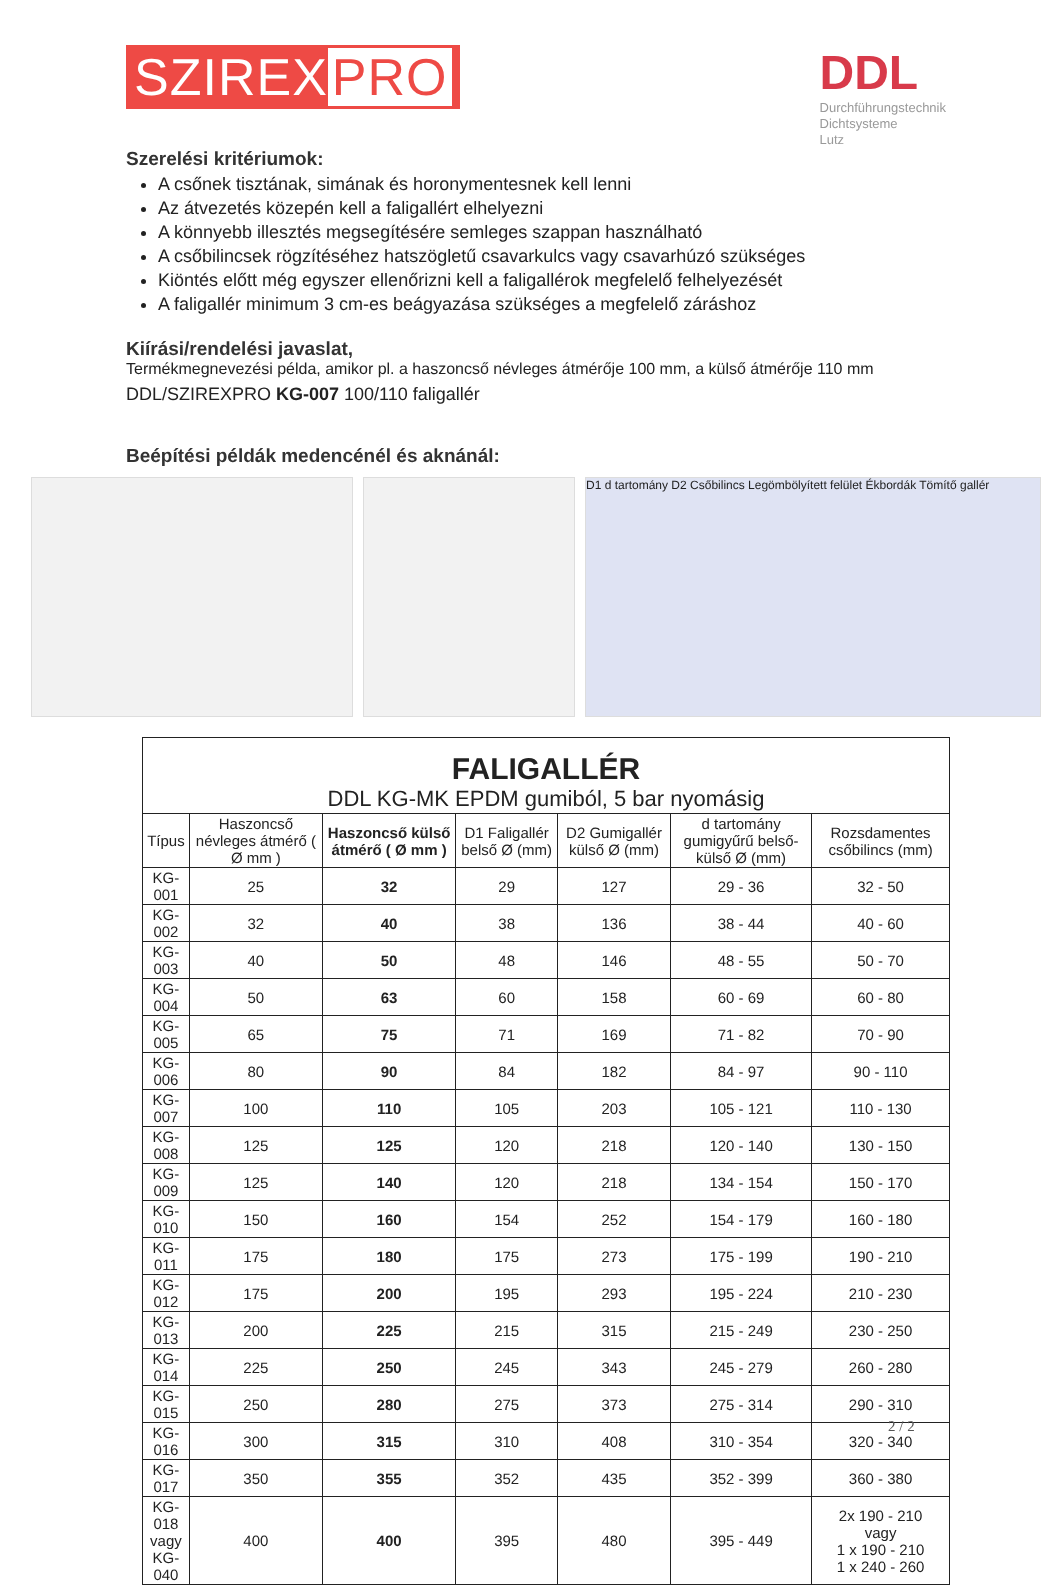SZIREX PRO DDL
Durchführungstechnik
Dichtsysteme
Lutz
Szerelési kritériumok:
A csőnek tisztának, simának és horonymentesnek kell lenni
Az átvezetés közepén kell a faligallért elhelyezni
A könnyebb illesztés megsegítésére semleges szappan használható
A csőbilincsek rögzítéséhez hatszögletű csavarkulcs vagy csavarhúzó szükséges
Kiöntés előtt még egyszer ellenőrizni kell a faligallérok megfelelő felhelyezését
A faligallér minimum 3 cm-es beágyazása szükséges a megfelelő záráshoz
Kiírási/rendelési javaslat,
Termékmegnevezési példa, amikor pl. a haszoncső névleges átmérője 100 mm, a külső átmérője 110 mm
DDL/SZIREXPRO KG-007 100/110 faligallér
Beépítési példák medencénél és aknánál:
D1 d tartomány D2 Csőbilincs Legömbölyített felület Ékbordák Tömítő gallér
| FALIGALLÉR DDL KG-MK EPDM gumiból, 5 bar nyomásig | | | | | | |
| Típus | Haszoncső névleges átmérő ( Ø mm ) | Haszoncső külső átmérő ( Ø mm ) | D1 Faligallér belső Ø (mm) | D2 Gumigallér külső Ø (mm) | d tartomány gumigyűrű belső-külső Ø (mm) | Rozsdamentes csőbilincs (mm) |
| KG-001 | 25 | 32 | 29 | 127 | 29 - 36 | 32 - 50 |
| KG-002 | 32 | 40 | 38 | 136 | 38 - 44 | 40 - 60 |
| KG-003 | 40 | 50 | 48 | 146 | 48 - 55 | 50 - 70 |
| KG-004 | 50 | 63 | 60 | 158 | 60 - 69 | 60 - 80 |
| KG-005 | 65 | 75 | 71 | 169 | 71 - 82 | 70 - 90 |
| KG-006 | 80 | 90 | 84 | 182 | 84 - 97 | 90 - 110 |
| KG-007 | 100 | 110 | 105 | 203 | 105 - 121 | 110 - 130 |
| KG-008 | 125 | 125 | 120 | 218 | 120 - 140 | 130 - 150 |
| KG-009 | 125 | 140 | 120 | 218 | 134 - 154 | 150 - 170 |
| KG-010 | 150 | 160 | 154 | 252 | 154 - 179 | 160 - 180 |
| KG-011 | 175 | 180 | 175 | 273 | 175 - 199 | 190 - 210 |
| KG-012 | 175 | 200 | 195 | 293 | 195 - 224 | 210 - 230 |
| KG-013 | 200 | 225 | 215 | 315 | 215 - 249 | 230 - 250 |
| KG-014 | 225 | 250 | 245 | 343 | 245 - 279 | 260 - 280 |
| KG-015 | 250 | 280 | 275 | 373 | 275 - 314 | 290 - 310 |
| KG-016 | 300 | 315 | 310 | 408 | 310 - 354 | 320 - 340 |
| KG-017 | 350 | 355 | 352 | 435 | 352 - 399 | 360 - 380 |
| KG-018 vagy KG-040 | 400 | 400 | 395 | 480 | 395 - 449 | 2x 190 - 210 vagy 1 x 190 - 210 1 x 240 - 260 |
2 / 2